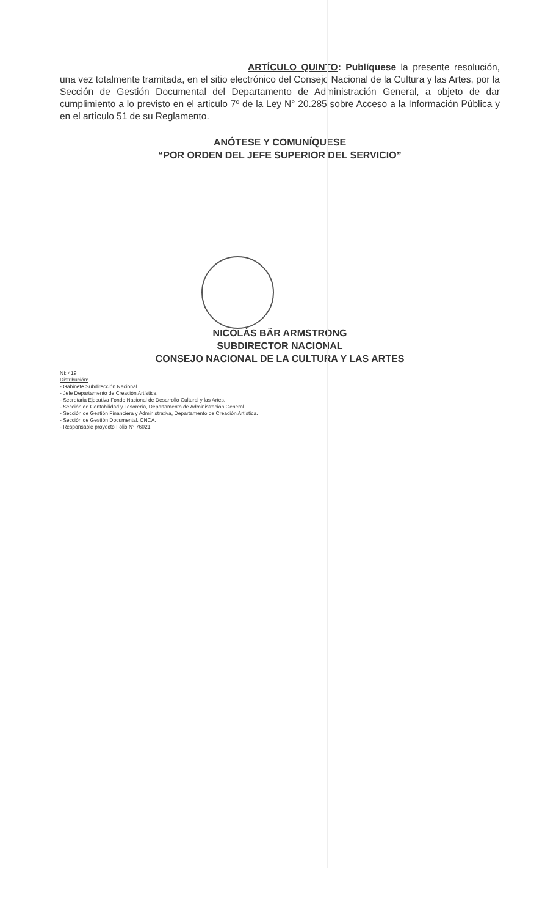ARTÍCULO QUINTO: Publíquese la presente resolución, una vez totalmente tramitada, en el sitio electrónico del Consejo Nacional de la Cultura y las Artes, por la Sección de Gestión Documental del Departamento de Administración General, a objeto de dar cumplimiento a lo previsto en el articulo 7º de la Ley N° 20.285 sobre Acceso a la Información Pública y en el artículo 51 de su Reglamento.
ANÓTESE Y COMUNÍQUESE
“POR ORDEN DEL JEFE SUPERIOR DEL SERVICIO”
NICOLÁS BÄR ARMSTRONG
SUBDIRECTOR NACIONAL
CONSEJO NACIONAL DE LA CULTURA Y LAS ARTES
NI: 419
Distribución:
- Gabinete Subdirección Nacional.
- Jefe Departamento de Creación Artística.
- Secretaria Ejecutiva Fondo Nacional de Desarrollo Cultural y las Artes.
- Sección de Contabilidad y Tesorería, Departamento de Administración General.
- Sección de Gestión Financiera y Administrativa, Departamento de Creación Artística.
- Sección de Gestión Documental, CNCA.
- Responsable proyecto Folio N° 76021